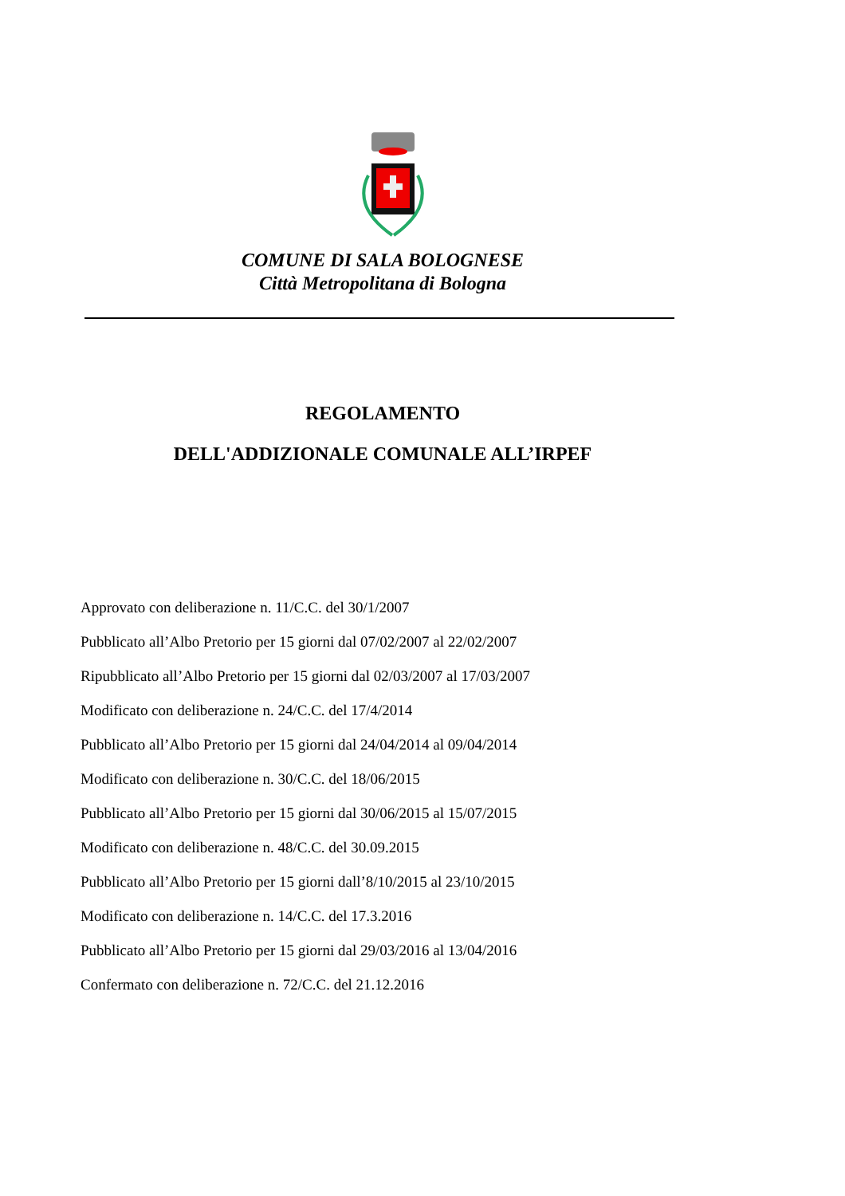COMUNE DI SALA BOLOGNESE
Città Metropolitana di Bologna
REGOLAMENTO
DELL'ADDIZIONALE COMUNALE ALL’IRPEF
Approvato con deliberazione n. 11/C.C. del 30/1/2007
Pubblicato all’Albo Pretorio per 15 giorni dal 07/02/2007 al 22/02/2007
Ripubblicato all’Albo Pretorio per 15 giorni dal 02/03/2007 al 17/03/2007
Modificato con deliberazione n. 24/C.C. del 17/4/2014
Pubblicato all’Albo Pretorio per 15 giorni dal 24/04/2014 al 09/04/2014
Modificato con deliberazione n. 30/C.C. del 18/06/2015
Pubblicato all’Albo Pretorio per 15 giorni dal 30/06/2015 al 15/07/2015
Modificato con deliberazione n. 48/C.C. del 30.09.2015
Pubblicato all’Albo Pretorio per 15 giorni dall’8/10/2015 al 23/10/2015
Modificato con deliberazione n. 14/C.C. del 17.3.2016
Pubblicato all’Albo Pretorio per 15 giorni dal 29/03/2016 al 13/04/2016
Confermato con deliberazione n. 72/C.C. del 21.12.2016